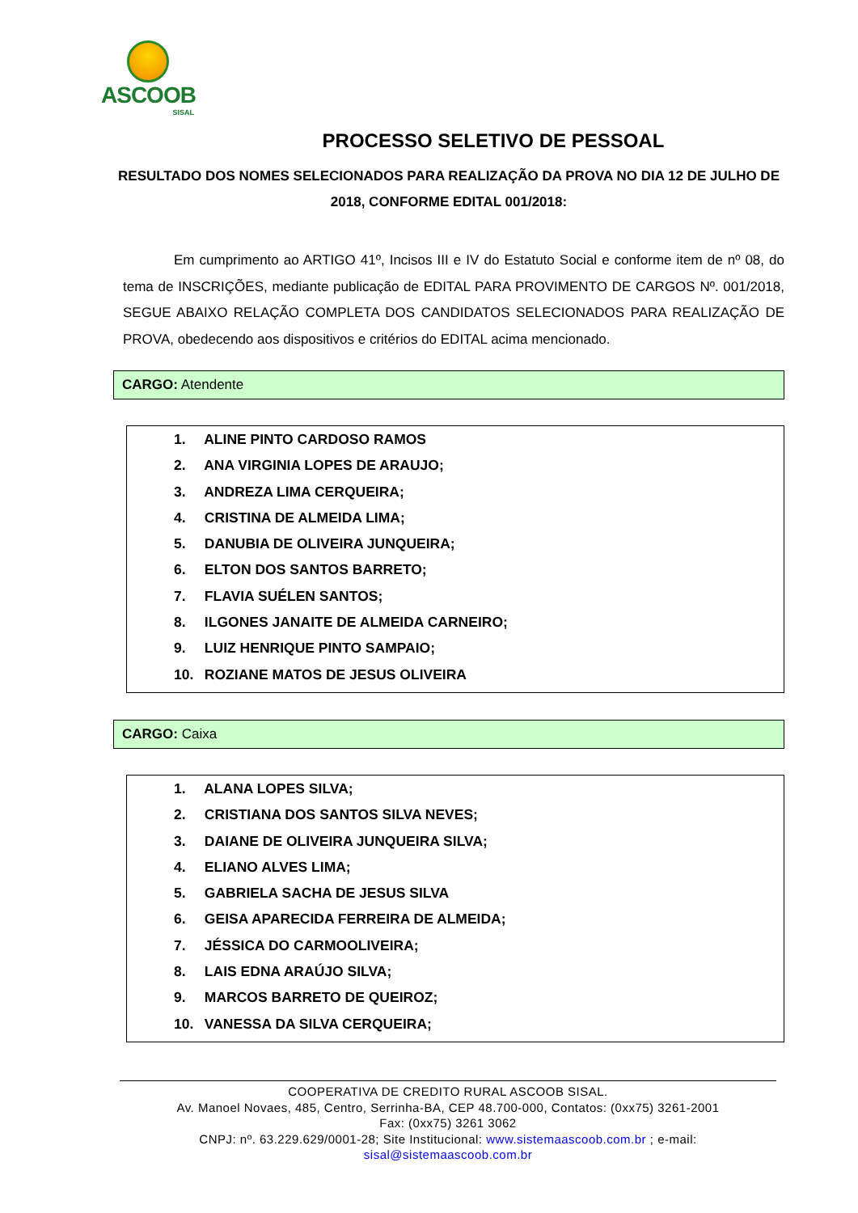ASCOOB
SISAL
PROCESSO SELETIVO DE PESSOAL
RESULTADO DOS NOMES SELECIONADOS PARA REALIZAÇÃO DA PROVA NO DIA 12 DE JULHO DE 2018, CONFORME EDITAL 001/2018:
Em cumprimento ao ARTIGO 41º, Incisos III e IV do Estatuto Social e conforme item de nº 08, do tema de INSCRIÇÕES, mediante publicação de EDITAL PARA PROVIMENTO DE CARGOS Nº. 001/2018, SEGUE ABAIXO RELAÇÃO COMPLETA DOS CANDIDATOS SELECIONADOS PARA REALIZAÇÃO DE PROVA, obedecendo aos dispositivos e critérios do EDITAL acima mencionado.
CARGO: Atendente
1. ALINE PINTO CARDOSO RAMOS
2. ANA VIRGINIA LOPES DE ARAUJO;
3. ANDREZA LIMA CERQUEIRA;
4. CRISTINA DE ALMEIDA LIMA;
5. DANUBIA DE OLIVEIRA JUNQUEIRA;
6. ELTON DOS SANTOS BARRETO;
7. FLAVIA SUÉLEN SANTOS;
8. ILGONES JANAITE DE ALMEIDA CARNEIRO;
9. LUIZ HENRIQUE PINTO SAMPAIO;
10. ROZIANE MATOS DE JESUS OLIVEIRA
CARGO: Caixa
1. ALANA LOPES SILVA;
2. CRISTIANA DOS SANTOS SILVA NEVES;
3. DAIANE DE OLIVEIRA JUNQUEIRA SILVA;
4. ELIANO ALVES LIMA;
5. GABRIELA SACHA DE JESUS SILVA
6. GEISA APARECIDA FERREIRA DE ALMEIDA;
7. JÉSSICA DO CARMOOLIVEIRA;
8. LAIS EDNA ARAÚJO SILVA;
9. MARCOS BARRETO DE QUEIROZ;
10. VANESSA DA SILVA CERQUEIRA;
COOPERATIVA DE CREDITO RURAL ASCOOB SISAL.
Av. Manoel Novaes, 485, Centro, Serrinha-BA, CEP 48.700-000, Contatos: (0xx75) 3261-2001
Fax: (0xx75) 3261 3062
CNPJ: nº. 63.229.629/0001-28; Site Institucional: www.sistemaascoob.com.br ; e-mail:
sisal@sistemaascoob.com.br